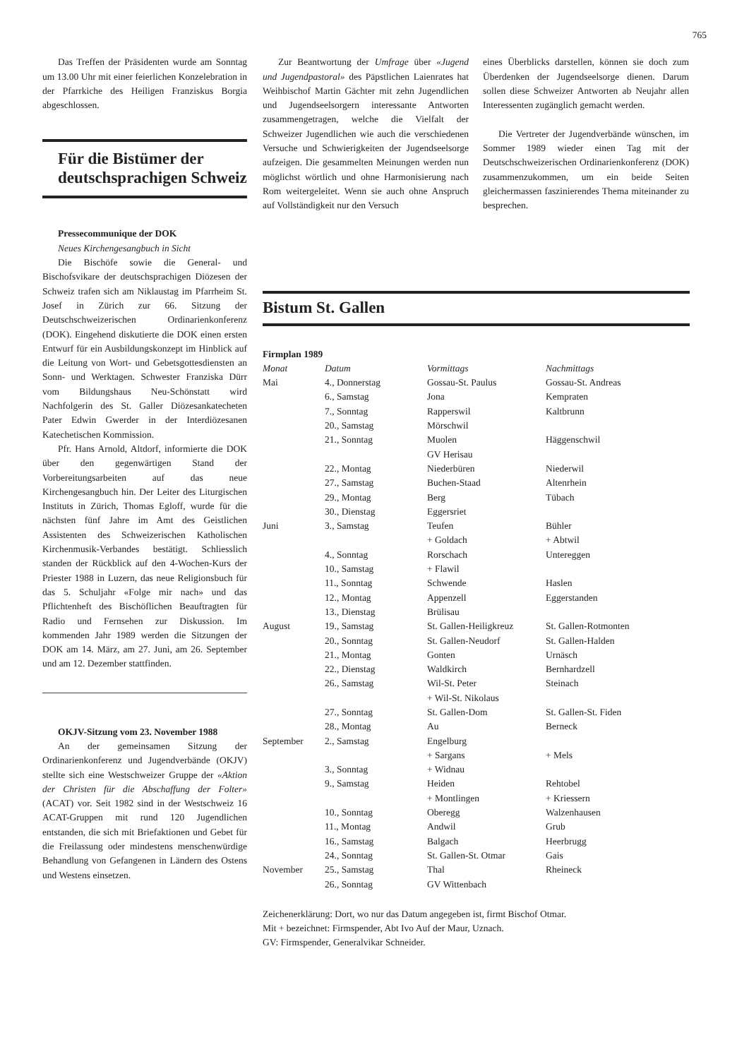765
Das Treffen der Präsidenten wurde am Sonntag um 13.00 Uhr mit einer feierlichen Konzelebration in der Pfarrkiche des Heiligen Franziskus Borgia abgeschlossen.
Für die Bistümer der deutschsprachigen Schweiz
Pressecommunique der DOK
Neues Kirchengesangbuch in Sicht
Die Bischöfe sowie die General- und Bischofsvikare der deutschsprachigen Diözesen der Schweiz trafen sich am Niklaustag im Pfarrheim St. Josef in Zürich zur 66. Sitzung der Deutschschweizerischen Ordinarienkonferenz (DOK). Eingehend diskutierte die DOK einen ersten Entwurf für ein Ausbildungskonzept im Hinblick auf die Leitung von Wort- und Gebetsgottesdiensten an Sonn- und Werktagen. Schwester Franziska Dürr vom Bildungshaus Neu-Schönstatt wird Nachfolgerin des St. Galler Diözesankatecheten Pater Edwin Gwerder in der Interdiözesanen Katechetischen Kommission.
Pfr. Hans Arnold, Altdorf, informierte die DOK über den gegenwärtigen Stand der Vorbereitungsarbeiten auf das neue Kirchengesangbuch hin. Der Leiter des Liturgischen Instituts in Zürich, Thomas Egloff, wurde für die nächsten fünf Jahre im Amt des Geistlichen Assistenten des Schweizerischen Katholischen Kirchenmusik-Verbandes bestätigt. Schliesslich standen der Rückblick auf den 4-Wochen-Kurs der Priester 1988 in Luzern, das neue Religionsbuch für das 5. Schuljahr «Folge mir nach» und das Pflichtenheft des Bischöflichen Beauftragten für Radio und Fernsehen zur Diskussion. Im kommenden Jahr 1989 werden die Sitzungen der DOK am 14. März, am 27. Juni, am 26. September und am 12. Dezember stattfinden.
OKJV-Sitzung vom 23. November 1988
An der gemeinsamen Sitzung der Ordinarienkonferenz und Jugendverbände (OKJV) stellte sich eine Westschweizer Gruppe der «Aktion der Christen für die Abschaffung der Folter» (ACAT) vor. Seit 1982 sind in der Westschweiz 16 ACAT-Gruppen mit rund 120 Jugendlichen entstanden, die sich mit Briefaktionen und Gebet für die Freilassung oder mindestens menschenwürdige Behandlung von Gefangenen in Ländern des Ostens und Westens einsetzen.
Zur Beantwortung der Umfrage über «Jugend und Jugendpastoral» des Päpstlichen Laienrates hat Weihbischof Martin Gächter mit zehn Jugendlichen und Jugendseelsorgern interessante Antworten zusammengetragen, welche die Vielfalt der Schweizer Jugendlichen wie auch die verschiedenen Versuche und Schwierigkeiten der Jugendseelsorge aufzeigen. Die gesammelten Meinungen werden nun möglichst wörtlich und ohne Harmonisierung nach Rom weitergeleitet. Wenn sie auch ohne Anspruch auf Vollständigkeit nur den Versuch
eines Überblicks darstellen, können sie doch zum Überdenken der Jugendseelsorge dienen. Darum sollen diese Schweizer Antworten ab Neujahr allen Interessenten zugänglich gemacht werden.
Die Vertreter der Jugendverbände wünschen, im Sommer 1989 wieder einen Tag mit der Deutschschweizerischen Ordinarienkonferenz (DOK) zusammenzukommen, um ein beide Seiten gleichermassen faszinierendes Thema miteinander zu besprechen.
Bistum St. Gallen
Firmplan 1989
| Monat | Datum | Vormittags | Nachmittags |
| --- | --- | --- | --- |
| Mai | 4., Donnerstag | Gossau-St. Paulus | Gossau-St. Andreas |
| | 6., Samstag | Jona | Kempraten |
| | 7., Sonntag | Rapperswil | Kaltbrunn |
| | 20., Samstag | Mörschwil | |
| | 21., Sonntag | Muolen | Häggenschwil |
| | | GV Herisau | |
| | 22., Montag | Niederbüren | Niederwil |
| | 27., Samstag | Buchen-Staad | Altenrhein |
| | 29., Montag | Berg | Tübach |
| | 30., Dienstag | Eggersriet | |
| Juni | 3., Samstag | Teufen | Bühler |
| | | + Goldach | + Abtwil |
| | 4., Sonntag | Rorschach | Untereggen |
| | 10., Samstag | + Flawil | |
| | 11., Sonntag | Schwende | Haslen |
| | 12., Montag | Appenzell | Eggerstanden |
| | 13., Dienstag | Brülisau | |
| August | 19., Samstag | St. Gallen-Heiligkreuz | St. Gallen-Rotmonten |
| | 20., Sonntag | St. Gallen-Neudorf | St. Gallen-Halden |
| | 21., Montag | Gonten | Urnäsch |
| | 22., Dienstag | Waldkirch | Bernhardzell |
| | 26., Samstag | Wil-St. Peter | Steinach |
| | | + Wil-St. Nikolaus | |
| | 27., Sonntag | St. Gallen-Dom | St. Gallen-St. Fiden |
| | 28., Montag | Au | Berneck |
| September | 2., Samstag | Engelburg | |
| | | + Sargans | + Mels |
| | 3., Sonntag | + Widnau | |
| | 9., Samstag | Heiden | Rehtobel |
| | | + Montlingen | + Kriessern |
| | 10., Sonntag | Oberegg | Walzenhausen |
| | 11., Montag | Andwil | Grub |
| | 16., Samstag | Balgach | Heerbrugg |
| | 24., Sonntag | St. Gallen-St. Otmar | Gais |
| November | 25., Samstag | Thal | Rheineck |
| | 26., Sonntag | GV Wittenbach | |
Zeichenerklärung: Dort, wo nur das Datum angegeben ist, firmt Bischof Otmar.
Mit + bezeichnet: Firmspender, Abt Ivo Auf der Maur, Uznach.
GV: Firmspender, Generalvikar Schneider.